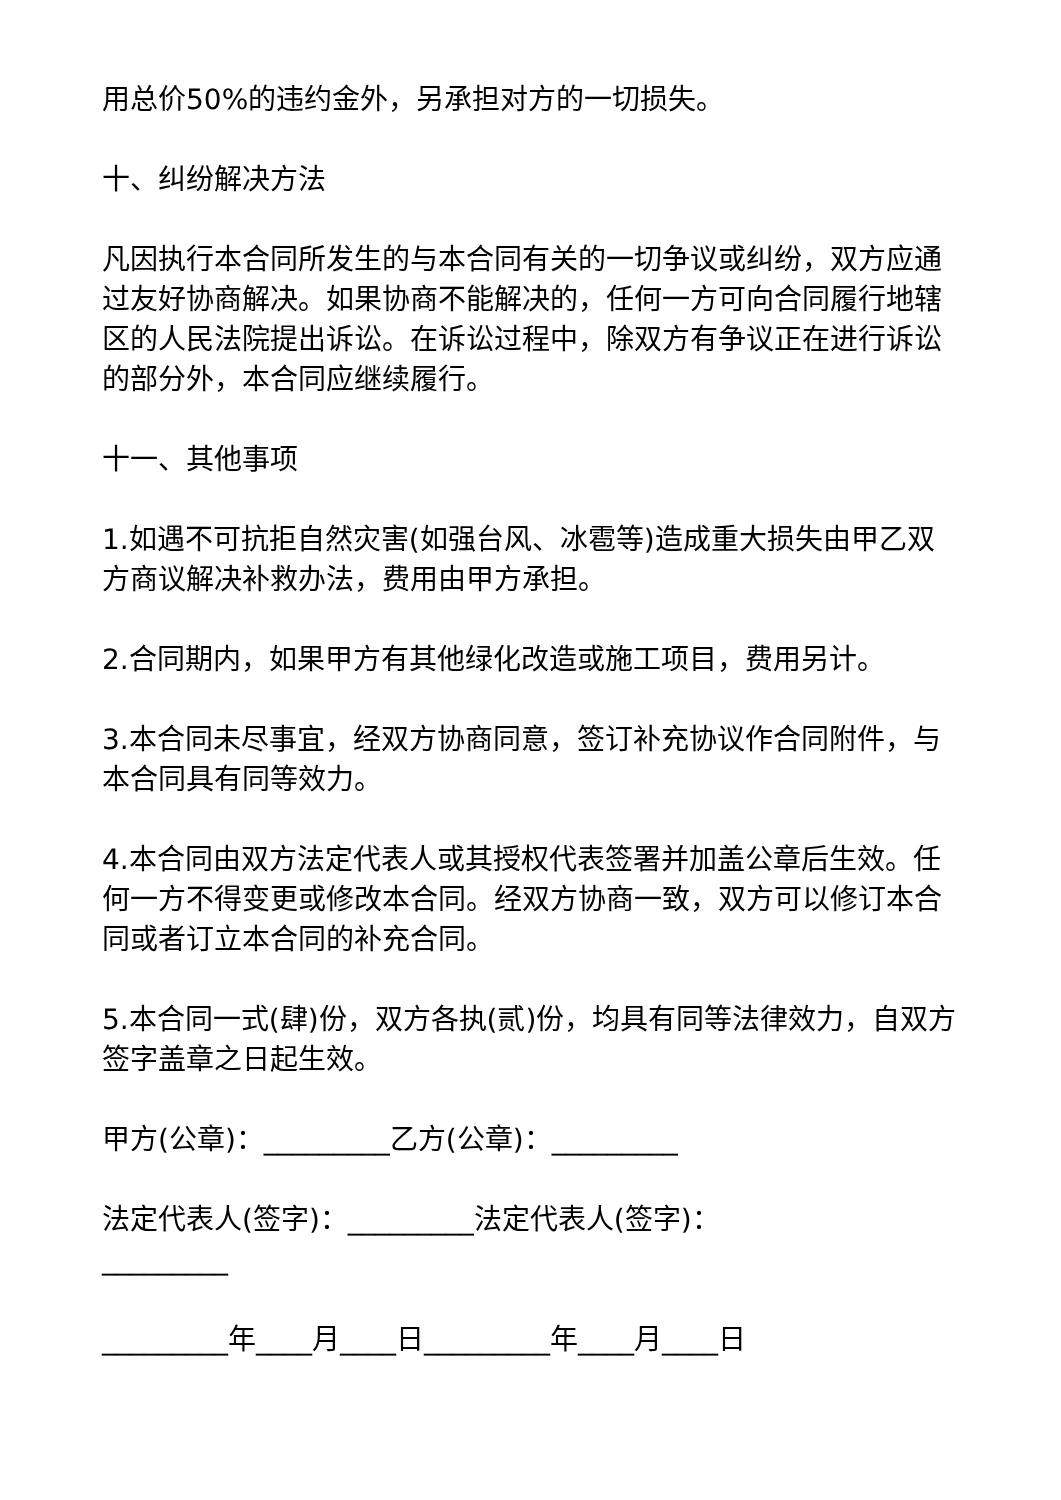用总价50%的违约金外，另承担对方的一切损失。
十、纠纷解决方法
凡因执行本合同所发生的与本合同有关的一切争议或纠纷，双方应通过友好协商解决。如果协商不能解决的，任何一方可向合同履行地辖区的人民法院提出诉讼。在诉讼过程中，除双方有争议正在进行诉讼的部分外，本合同应继续履行。
十一、其他事项
1.如遇不可抗拒自然灾害(如强台风、冰雹等)造成重大损失由甲乙双方商议解决补救办法，费用由甲方承担。
2.合同期内，如果甲方有其他绿化改造或施工项目，费用另计。
3.本合同未尽事宜，经双方协商同意，签订补充协议作合同附件，与本合同具有同等效力。
4.本合同由双方法定代表人或其授权代表签署并加盖公章后生效。任何一方不得变更或修改本合同。经双方协商一致，双方可以修订本合同或者订立本合同的补充合同。
5.本合同一式(肆)份，双方各执(贰)份，均具有同等法律效力，自双方签字盖章之日起生效。
甲方(公章)：_________乙方(公章)：_________
法定代表人(签字)：_________法定代表人(签字)：_________
_________年____月____日_________年____月____日